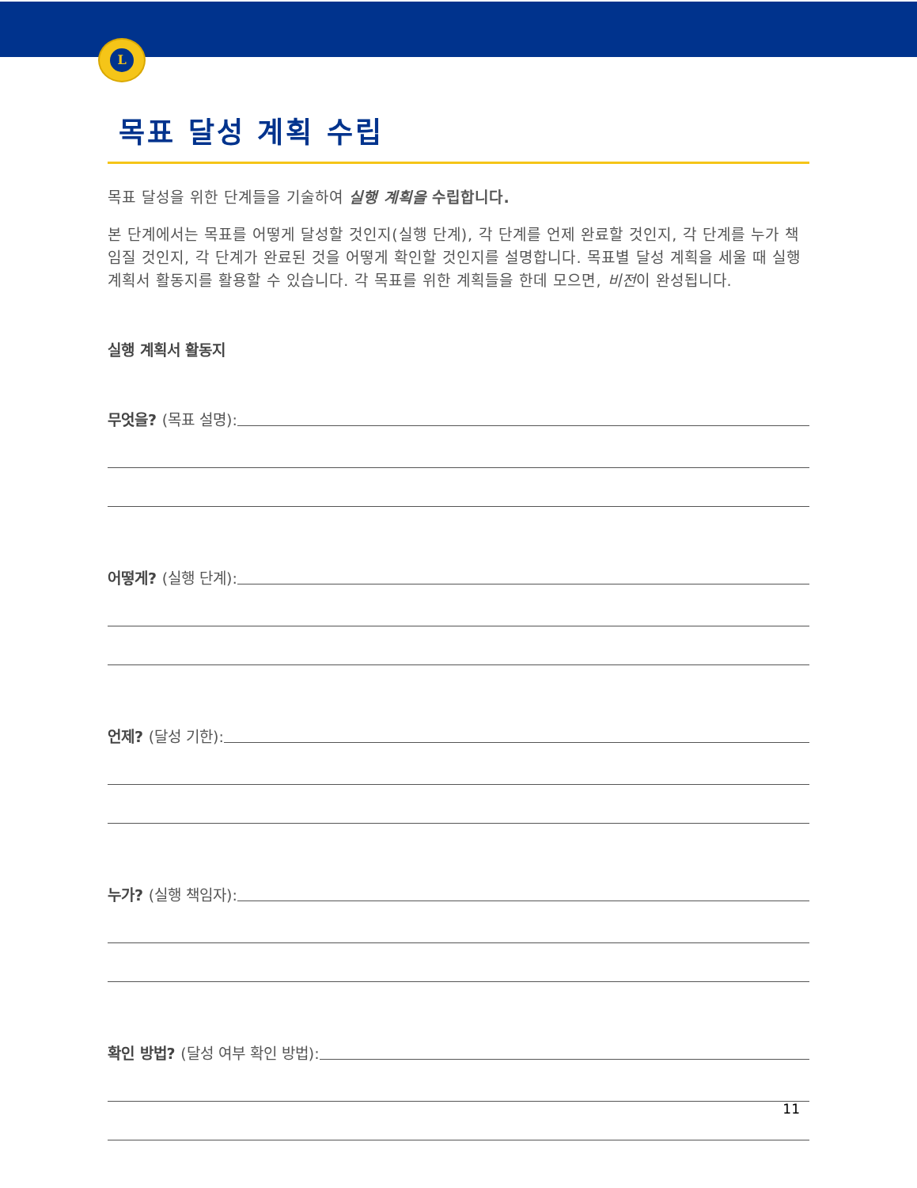L
목표 달성 계획 수립
목표 달성을 위한 단계들을 기술하여 실행 계획을 수립합니다.
본 단계에서는 목표를 어떻게 달성할 것인지(실행 단계), 각 단계를 언제 완료할 것인지, 각 단계를 누가 책임질 것인지, 각 단계가 완료된 것을 어떻게 확인할 것인지를 설명합니다. 목표별 달성 계획을 세울 때 실행 계획서 활동지를 활용할 수 있습니다. 각 목표를 위한 계획들을 한데 모으면, 비전이 완성됩니다.
실행 계획서 활동지
무엇을? (목표 설명):
어떻게? (실행 단계):
언제? (달성 기한):
누가? (실행 책임자):
확인 방법? (달성 여부 확인 방법):
11